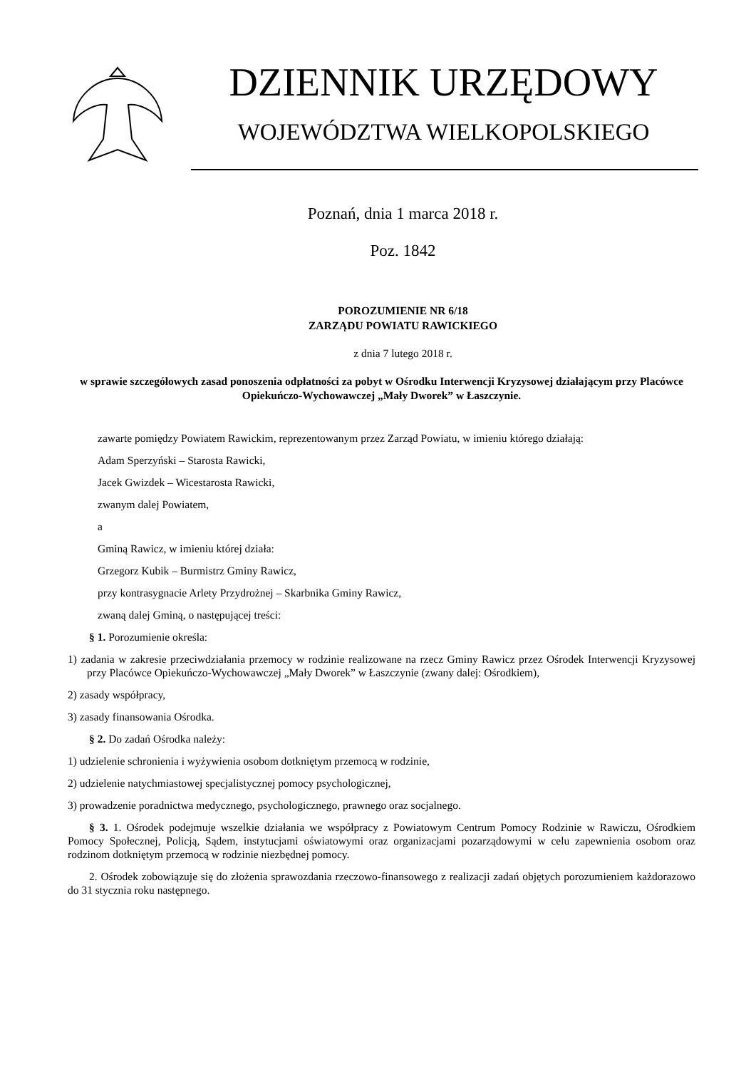DZIENNIK URZĘDOWY
WOJEWÓDZTWA WIELKOPOLSKIEGO
Poznań, dnia 1 marca 2018 r.
Poz. 1842
POROZUMIENIE NR 6/18
ZARZĄDU POWIATU RAWICKIEGO
z dnia 7 lutego 2018 r.
w sprawie szczegółowych zasad ponoszenia odpłatności za pobyt w Ośrodku Interwencji Kryzysowej działającym przy Placówce Opiekuńczo-Wychowawczej „Mały Dworek” w Łaszczynie.
zawarte pomiędzy Powiatem Rawickim, reprezentowanym przez Zarząd Powiatu, w imieniu którego działają:
Adam Sperzyński – Starosta Rawicki,
Jacek Gwizdek – Wicestarosta Rawicki,
zwanym dalej Powiatem,
a
Gminą Rawicz, w imieniu której działa:
Grzegorz Kubik – Burmistrz Gminy Rawicz,
przy kontrasygnacie Arlety Przydrożnej – Skarbnika Gminy Rawicz,
zwaną dalej Gminą, o następującej treści:
§ 1. Porozumienie określa:
1) zadania w zakresie przeciwdziałania przemocy w rodzinie realizowane na rzecz Gminy Rawicz przez Ośrodek Interwencji Kryzysowej przy Placówce Opiekuńczo-Wychowawczej „Mały Dworek” w Łaszczynie (zwany dalej: Ośrodkiem),
2) zasady współpracy,
3) zasady finansowania Ośrodka.
§ 2. Do zadań Ośrodka należy:
1) udzielenie schronienia i wyżywienia osobom dotkniętym przemocą w rodzinie,
2) udzielenie natychmiastowej specjalistycznej pomocy psychologicznej,
3) prowadzenie poradnictwa medycznego, psychologicznego, prawnego oraz socjalnego.
§ 3. 1. Ośrodek podejmuje wszelkie działania we współpracy z Powiatowym Centrum Pomocy Rodzinie w Rawiczu, Ośrodkiem Pomocy Społecznej, Policją, Sądem, instytucjami oświatowymi oraz organizacjami pozarządowymi w celu zapewnienia osobom oraz rodzinom dotkniętym przemocą w rodzinie niezbędnej pomocy.
2. Ośrodek zobowiązuje się do złożenia sprawozdania rzeczowo-finansowego z realizacji zadań objętych porozumieniem każdorazowo do 31 stycznia roku następnego.